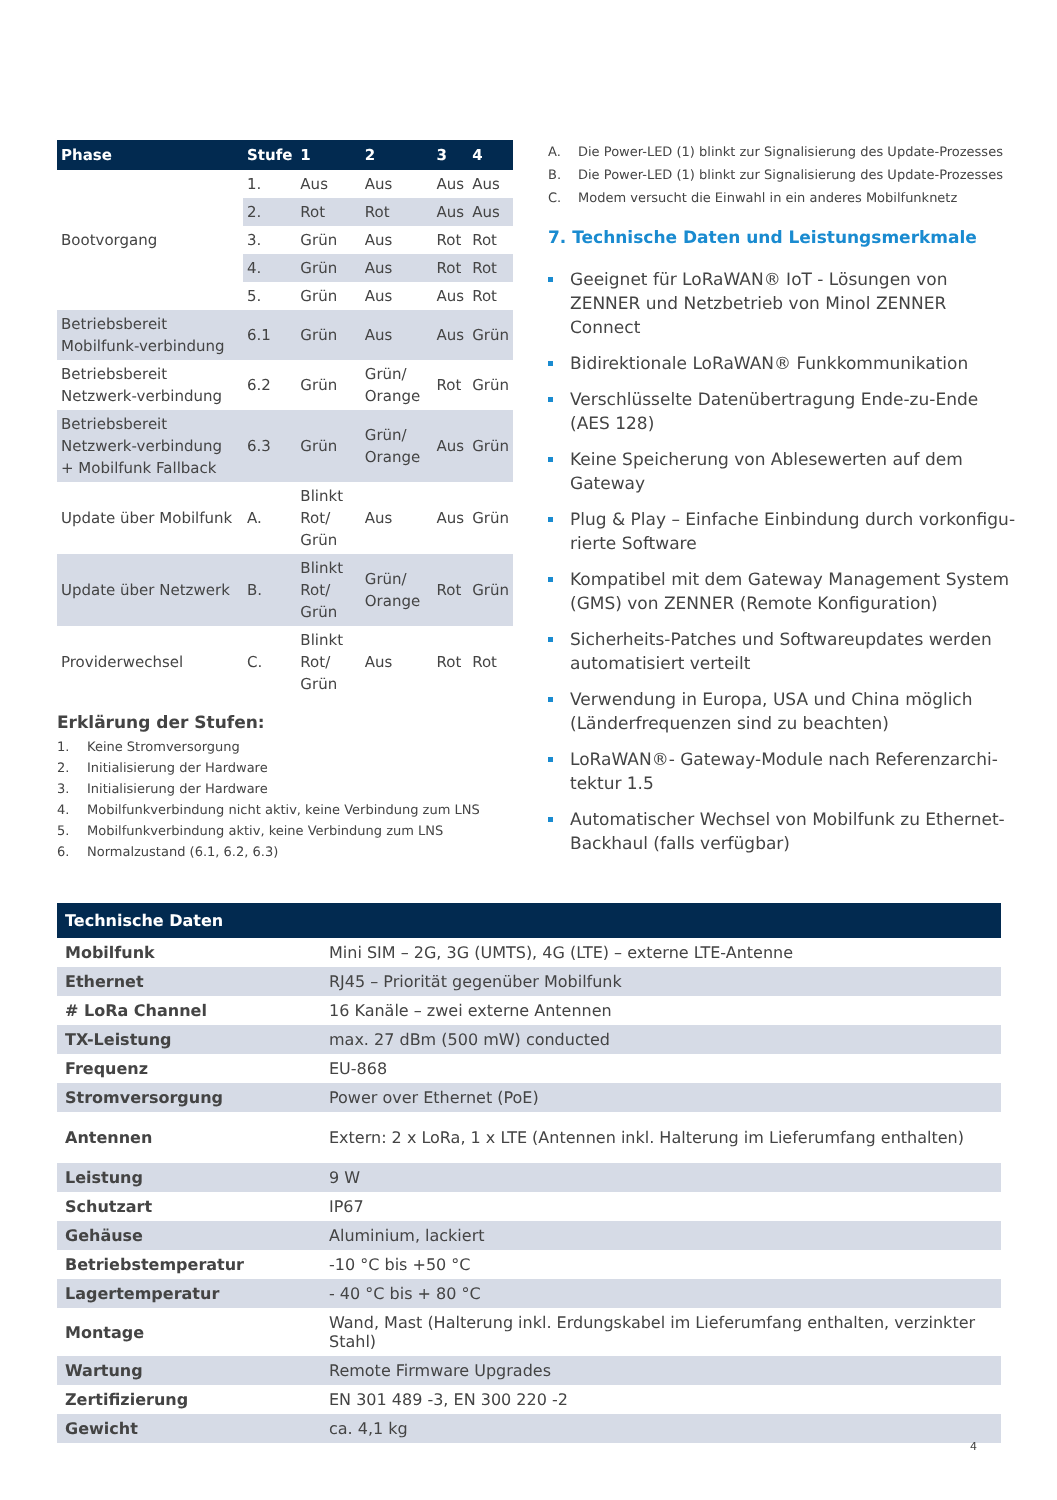| Phase | Stufe | 1 | 2 | 3 | 4 |
| --- | --- | --- | --- | --- | --- |
| Bootvorgang | 1. | Aus | Aus | Aus | Aus |
| | 2. | Rot | Rot | Aus | Aus |
| | 3. | Grün | Aus | Rot | Rot |
| | 4. | Grün | Aus | Rot | Rot |
| | 5. | Grün | Aus | Aus | Rot |
| Betriebsbereit Mobilfunk-verbindung | 6.1 | Grün | Aus | Aus | Grün |
| Betriebsbereit Netzwerk-verbindung | 6.2 | Grün | Grün/ Orange | Rot | Grün |
| Betriebsbereit Netzwerk-verbindung + Mobilfunk Fallback | 6.3 | Grün | Grün/ Orange | Aus | Grün |
| Update über Mobilfunk | A. | Blinkt Rot/ Grün | Aus | Aus | Grün |
| Update über Netzwerk | B. | Blinkt Rot/ Grün | Grün/ Orange | Rot | Grün |
| Providerwechsel | C. | Blinkt Rot/ Grün | Aus | Rot | Rot |
Erklärung der Stufen:
1. Keine Stromversorgung
2. Initialisierung der Hardware
3. Initialisierung der Hardware
4. Mobilfunkverbindung nicht aktiv, keine Verbindung zum LNS
5. Mobilfunkverbindung aktiv, keine Verbindung zum LNS
6. Normalzustand (6.1, 6.2, 6.3)
A. Die Power-LED (1) blinkt zur Signalisierung des Update-Prozesses
B. Die Power-LED (1) blinkt zur Signalisierung des Update-Prozesses
C. Modem versucht die Einwahl in ein anderes Mobilfunknetz
7. Technische Daten und Leistungsmerkmale
Geeignet für LoRaWAN® IoT - Lösungen von ZENNER und Netzbetrieb von Minol ZENNER Connect
Bidirektionale LoRaWAN® Funkkommunikation
Verschlüsselte Datenübertragung Ende-zu-Ende (AES 128)
Keine Speicherung von Ablesewerten auf dem Gateway
Plug & Play – Einfache Einbindung durch vorkonfigu-rierte Software
Kompatibel mit dem Gateway Management System (GMS) von ZENNER (Remote Konfiguration)
Sicherheits-Patches und Softwareupdates werden automatisiert verteilt
Verwendung in Europa, USA und China möglich (Länderfrequenzen sind zu beachten)
LoRaWAN®- Gateway-Module nach Referenzarchi-tektur 1.5
Automatischer Wechsel von Mobilfunk zu Ethernet-Backhaul (falls verfügbar)
| Technische Daten | |
| --- | --- |
| Mobilfunk | Mini SIM – 2G, 3G (UMTS), 4G (LTE) – externe LTE-Antenne |
| Ethernet | RJ45 – Priorität gegenüber Mobilfunk |
| # LoRa Channel | 16 Kanäle – zwei externe Antennen |
| TX-Leistung | max. 27 dBm (500 mW) conducted |
| Frequenz | EU-868 |
| Stromversorgung | Power over Ethernet (PoE) |
| Antennen | Extern: 2 x LoRa, 1 x LTE (Antennen inkl. Halterung im Lieferumfang enthalten) |
| Leistung | 9 W |
| Schutzart | IP67 |
| Gehäuse | Aluminium, lackiert |
| Betriebstemperatur | -10 °C bis +50 °C |
| Lagertemperatur | - 40 °C bis + 80 °C |
| Montage | Wand, Mast (Halterung inkl. Erdungskabel im Lieferumfang enthalten, verzinkter Stahl) |
| Wartung | Remote Firmware Upgrades |
| Zertifizierung | EN 301 489 -3, EN 300 220 -2 |
| Gewicht | ca. 4,1 kg |
4